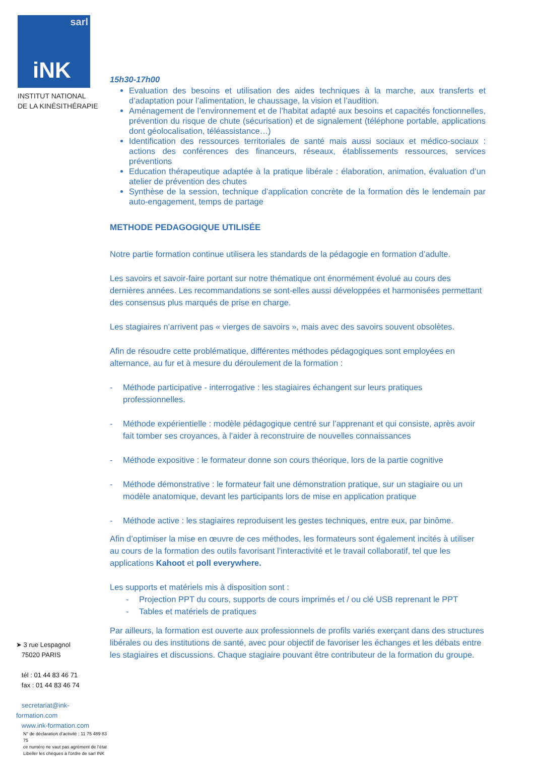sarl
iNK
INSTITUT NATIONAL
DE LA KINÉSITHÉRAPIE
➤ 3 rue Lespagnol
75020 PARIS
tél : 01 44 83 46 71
fax : 01 44 83 46 74
secretariat@ink-formation.com
www.ink-formation.com
N° de déclaration d’activité : 11 75 489 83 75
ce numéro ne vaut pas agrément de l’état
Libeller les chèques à l'ordre de sarl INK
15h30-17h00
Evaluation des besoins et utilisation des aides techniques à la marche, aux transferts et d’adaptation pour l’alimentation, le chaussage, la vision et l’audition.
Aménagement de l’environnement et de l’habitat adapté aux besoins et capacités fonctionnelles, prévention du risque de chute (sécurisation) et de signalement (téléphone portable, applications dont géolocalisation, téléassistance…)
Identification des ressources territoriales de santé mais aussi sociaux et médico-sociaux : actions des conférences des financeurs, réseaux, établissements ressources, services préventions
Education thérapeutique adaptée à la pratique libérale : élaboration, animation, évaluation d’un atelier de prévention des chutes
Synthèse de la session, technique d’application concrète de la formation dès le lendemain par auto-engagement, temps de partage
METHODE PEDAGOGIQUE UTILISÉE
Notre partie formation continue utilisera les standards de la pédagogie en formation d’adulte.
Les savoirs et savoir-faire portant sur notre thématique ont énormément évolué au cours des dernières années. Les recommandations se sont-elles aussi développées et harmonisées permettant des consensus plus marqués de prise en charge.
Les stagiaires n’arrivent pas « vierges de savoirs », mais avec des savoirs souvent obsolètes.
Afin de résoudre cette problématique, différentes méthodes pédagogiques sont employées en alternance, au fur et à mesure du déroulement de la formation :
- Méthode participative - interrogative : les stagiaires échangent sur leurs pratiques professionnelles.
- Méthode expérientielle : modèle pédagogique centré sur l’apprenant et qui consiste, après avoir fait tomber ses croyances, à l’aider à reconstruire de nouvelles connaissances
- Méthode expositive : le formateur donne son cours théorique, lors de la partie cognitive
- Méthode démonstrative : le formateur fait une démonstration pratique, sur un stagiaire ou un modèle anatomique, devant les participants lors de mise en application pratique
- Méthode active : les stagiaires reproduisent les gestes techniques, entre eux, par binôme.
Afin d’optimiser la mise en œuvre de ces méthodes, les formateurs sont également incités à utiliser au cours de la formation des outils favorisant l’interactivité et le travail collaboratif, tel que les applications Kahoot et poll everywhere.
Les supports et matériels mis à disposition sont :
- Projection PPT du cours, supports de cours imprimés et / ou clé USB reprenant le PPT
- Tables et matériels de pratiques
Par ailleurs, la formation est ouverte aux professionnels de profils variés exerçant dans des structures libérales ou des institutions de santé, avec pour objectif de favoriser les échanges et les débats entre les stagiaires et discussions. Chaque stagiaire pouvant être contributeur de la formation du groupe.